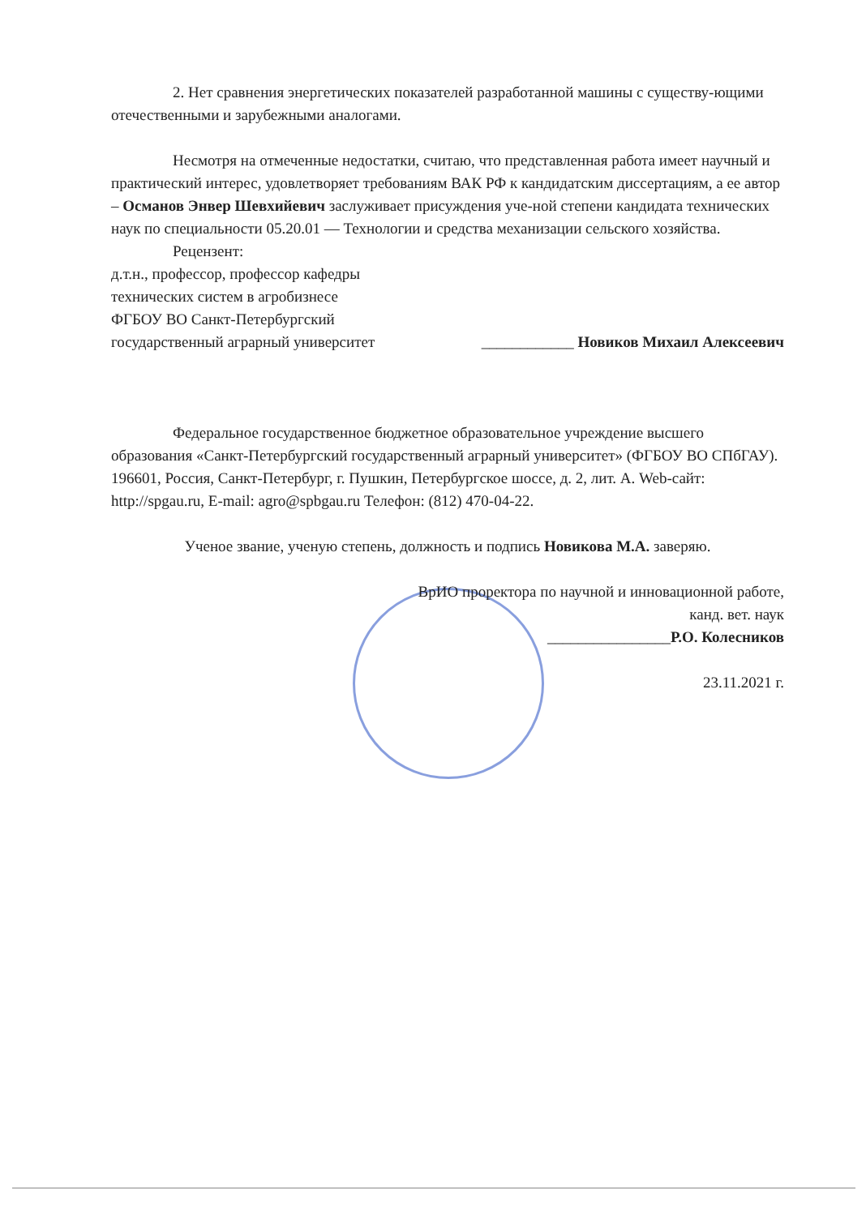2. Нет сравнения энергетических показателей разработанной машины с существу-ющими отечественными и зарубежными аналогами.
Несмотря на отмеченные недостатки, считаю, что представленная работа имеет научный и практический интерес, удовлетворяет требованиям ВАК РФ к кандидатским диссертациям, а ее автор – Османов Энвер Шевхийевич заслуживает присуждения уче-ной степени кандидата технических наук по специальности 05.20.01 — Технологии и средства механизации сельского хозяйства.
Рецензент:
д.т.н., профессор, профессор кафедры
технических систем в агробизнесе
ФГБОУ ВО Санкт-Петербургский
государственный аграрный университет
____________ Новиков Михаил Алексеевич
Федеральное государственное бюджетное образовательное учреждение высшего образования «Санкт-Петербургский государственный аграрный университет» (ФГБОУ ВО СПбГАУ).
196601, Россия, Санкт-Петербург, г. Пушкин, Петербургское шоссе, д. 2, лит. А. Web-сайт: http://spgau.ru, E-mail: agro@spbgau.ru Телефон: (812) 470-04-22.
Ученое звание, ученую степень, должность и подпись Новикова М.А. заверяю.
ВрИО проректора по научной и инновационной работе,
канд. вет. наук
________________Р.О. Колесников
23.11.2021 г.